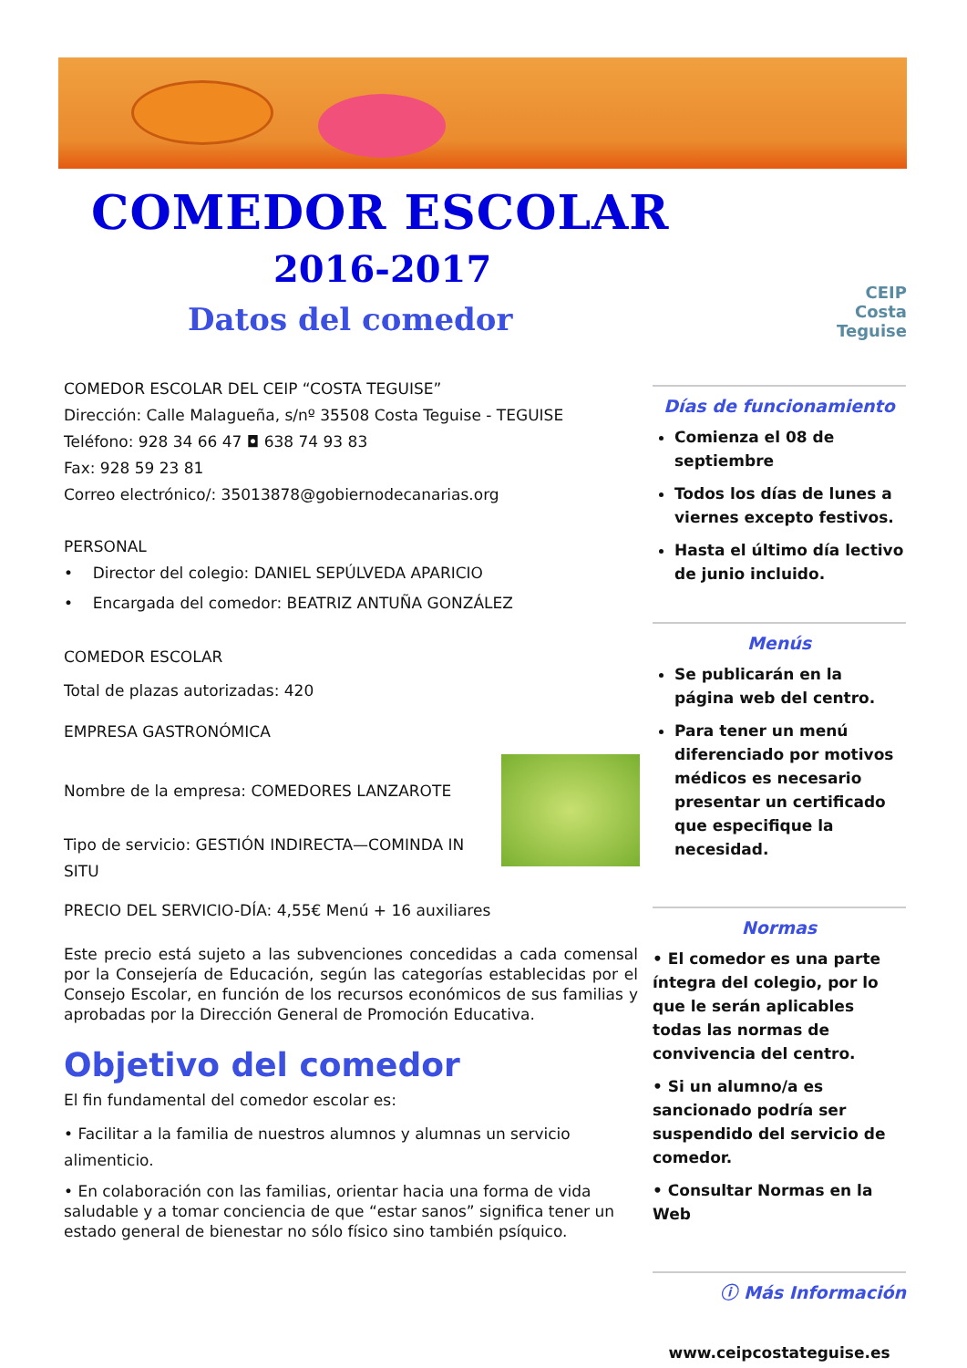COMEDOR ESCOLAR
2016-2017
Datos del comedor
CEIP
Costa Teguise
COMEDOR ESCOLAR DEL CEIP “COSTA TEGUISE”
Dirección: Calle Malagueña, s/nº 35508 Costa Teguise - TEGUISE
Teléfono: 928 34 66 47 ◘ 638 74 93 83
Fax: 928 59 23 81
Correo electrónico/: 35013878@gobiernodecanarias.org
PERSONAL
• Director del colegio: DANIEL SEPÚLVEDA APARICIO
• Encargada del comedor: BEATRIZ ANTUÑA GONZÁLEZ
COMEDOR ESCOLAR
Total de plazas autorizadas: 420
EMPRESA GASTRONÓMICA
Nombre de la empresa: COMEDORES LANZAROTE
Tipo de servicio: GESTIÓN INDIRECTA—COMINDA IN SITU
PRECIO DEL SERVICIO-DÍA: 4,55€ Menú + 16 auxiliares
Este precio está sujeto a las subvenciones concedidas a cada comensal por la Consejería de Educación, según las categorías establecidas por el Consejo Escolar, en función de los recursos económicos de sus familias y aprobadas por la Dirección General de Promoción Educativa.
Objetivo del comedor
El fin fundamental del comedor escolar es:
• Facilitar a la familia de nuestros alumnos y alumnas un servicio alimenticio.
• En colaboración con las familias, orientar hacia una forma de vida saludable y a tomar conciencia de que “estar sanos” significa tener un estado general de bienestar no sólo físico sino también psíquico.
Días de funcionamiento
Comienza el 08 de septiembre
Todos los días de lunes a viernes excepto festivos.
Hasta el último día lectivo de junio incluido.
Menús
Se publicarán en la página web del centro.
Para tener un menú diferenciado por motivos médicos es necesario presentar un certificado que especifique la necesidad.
Normas
• El comedor es una parte íntegra del colegio, por lo que le serán aplicables todas las normas de convivencia del centro.
• Si un alumno/a es sancionado podría ser suspendido del servicio de comedor.
• Consultar Normas en la Web
ⓘ Más Información
www.ceipcostateguise.es